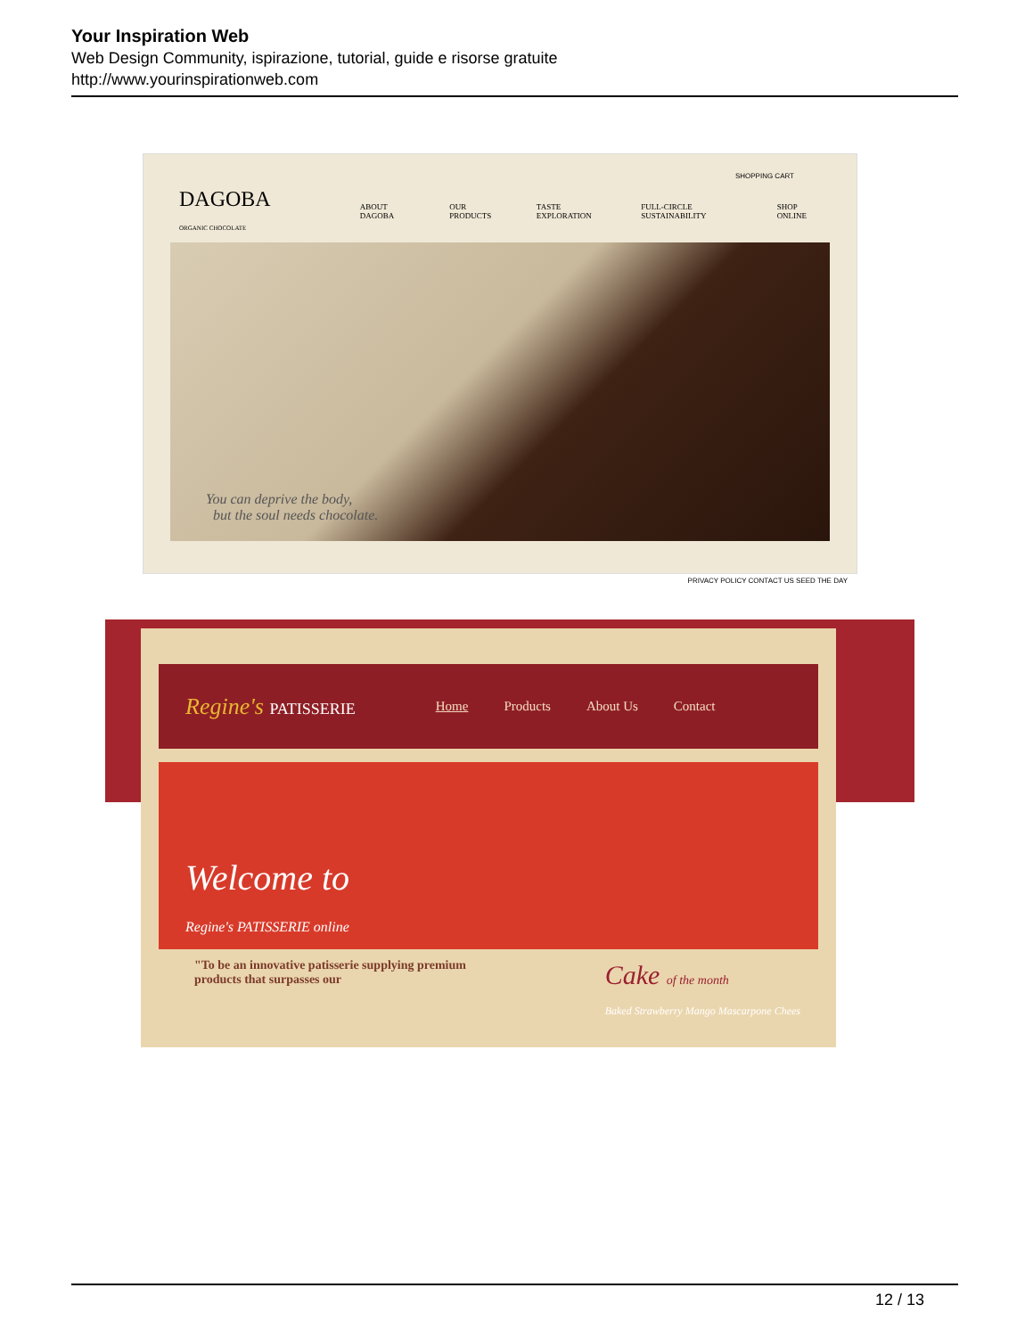Your Inspiration Web
Web Design Community, ispirazione, tutorial, guide e risorse gratuite
http://www.yourinspirationweb.com
SHOPPING CART
DAGOBA
ORGANIC CHOCOLATE ABOUT DAGOBA OUR PRODUCTS TASTE EXPLORATION FULL-CIRCLE SUSTAINABILITY SHOP ONLINE
You can deprive the body,
but the soul needs chocolate.
PRIVACY POLICY CONTACT US SEED THE DAY
Regine's PATISSERIE Home Products About Us Contact
Welcome to
Regine's PATISSERIE online
"To be an innovative patisserie supplying premium products that surpasses our
Cake of the month
Baked Strawberry Mango Mascarpone Chees
12 / 13